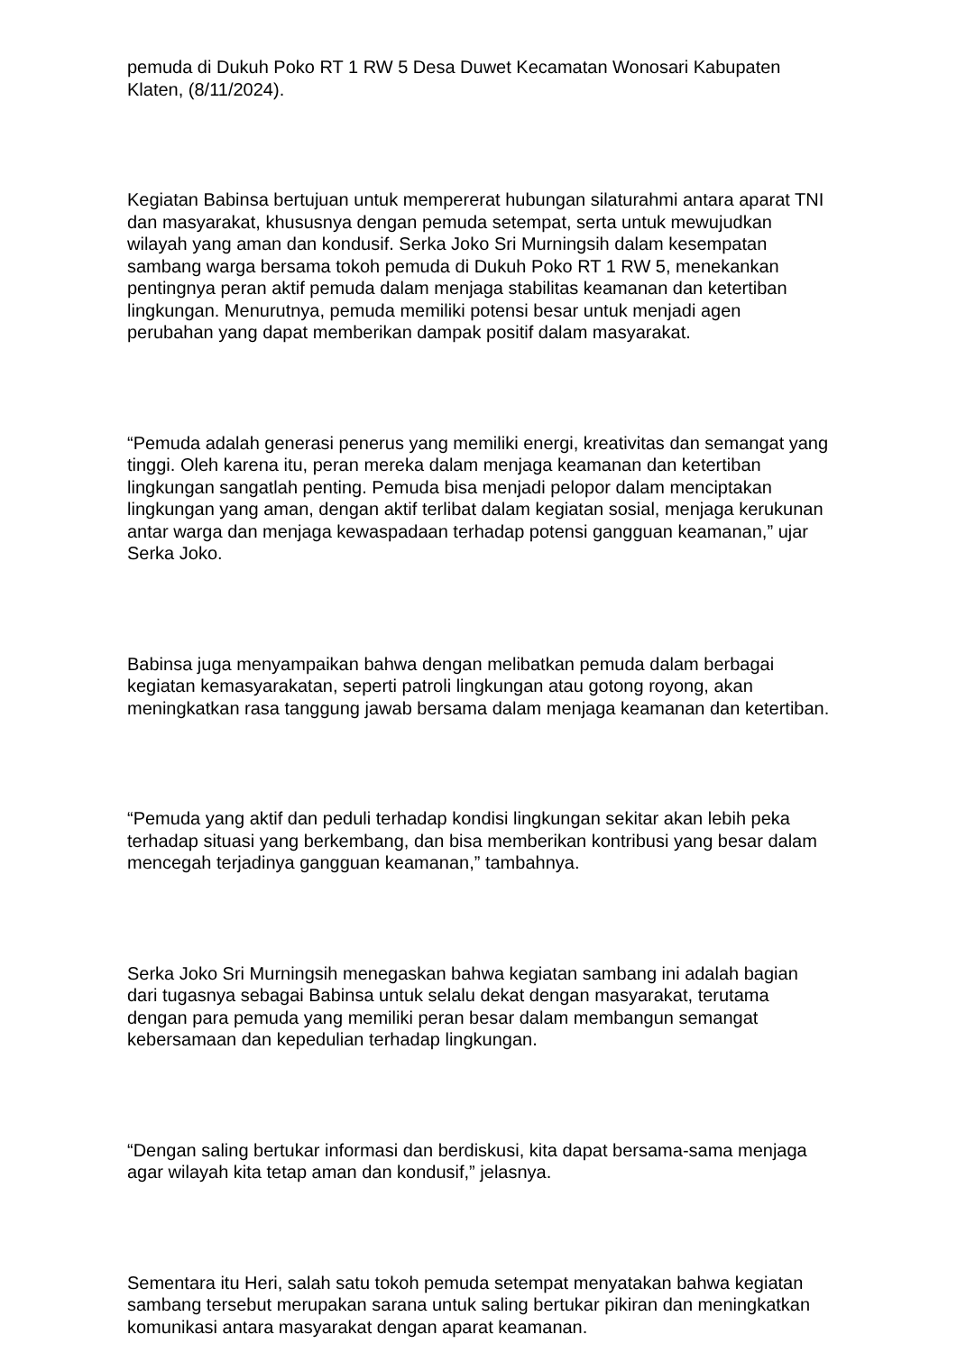pemuda di Dukuh Poko RT 1 RW 5 Desa Duwet Kecamatan Wonosari Kabupaten Klaten, (8/11/2024).
Kegiatan Babinsa bertujuan untuk mempererat hubungan silaturahmi antara aparat TNI dan masyarakat, khususnya dengan pemuda setempat, serta untuk mewujudkan wilayah yang aman dan kondusif. Serka Joko Sri Murningsih dalam kesempatan sambang warga bersama tokoh pemuda di Dukuh Poko RT 1 RW 5, menekankan pentingnya peran aktif pemuda dalam menjaga stabilitas keamanan dan ketertiban lingkungan. Menurutnya, pemuda memiliki potensi besar untuk menjadi agen perubahan yang dapat memberikan dampak positif dalam masyarakat.
“Pemuda adalah generasi penerus yang memiliki energi, kreativitas dan semangat yang tinggi. Oleh karena itu, peran mereka dalam menjaga keamanan dan ketertiban lingkungan sangatlah penting. Pemuda bisa menjadi pelopor dalam menciptakan lingkungan yang aman, dengan aktif terlibat dalam kegiatan sosial, menjaga kerukunan antar warga dan menjaga kewaspadaan terhadap potensi gangguan keamanan,” ujar Serka Joko.
Babinsa juga menyampaikan bahwa dengan melibatkan pemuda dalam berbagai kegiatan kemasyarakatan, seperti patroli lingkungan atau gotong royong, akan meningkatkan rasa tanggung jawab bersama dalam menjaga keamanan dan ketertiban.
“Pemuda yang aktif dan peduli terhadap kondisi lingkungan sekitar akan lebih peka terhadap situasi yang berkembang, dan bisa memberikan kontribusi yang besar dalam mencegah terjadinya gangguan keamanan,” tambahnya.
Serka Joko Sri Murningsih menegaskan bahwa kegiatan sambang ini adalah bagian dari tugasnya sebagai Babinsa untuk selalu dekat dengan masyarakat, terutama dengan para pemuda yang memiliki peran besar dalam membangun semangat kebersamaan dan kepedulian terhadap lingkungan.
“Dengan saling bertukar informasi dan berdiskusi, kita dapat bersama-sama menjaga agar wilayah kita tetap aman dan kondusif,” jelasnya.
Sementara itu Heri, salah satu tokoh pemuda setempat menyatakan bahwa kegiatan sambang tersebut merupakan sarana untuk saling bertukar pikiran dan meningkatkan komunikasi antara masyarakat dengan aparat keamanan.